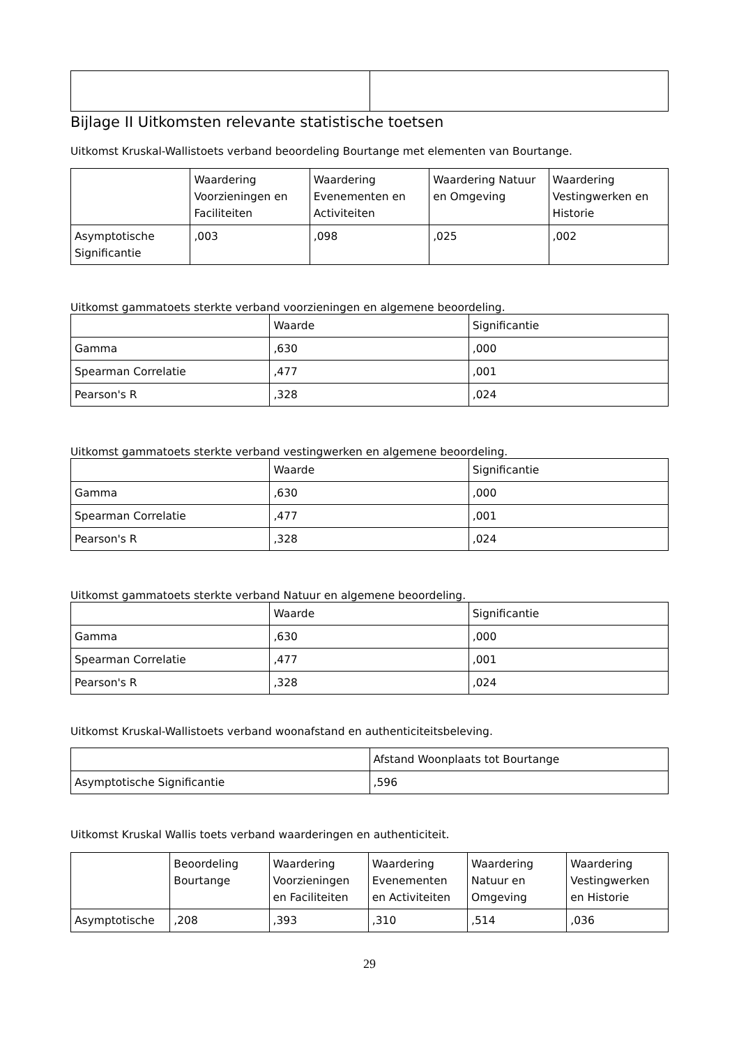Bijlage II Uitkomsten relevante statistische toetsen
Uitkomst Kruskal-Wallistoets verband beoordeling Bourtange met elementen van Bourtange.
| | Waardering Voorzieningen en Faciliteiten | Waardering Evenementen en Activiteiten | Waardering Natuur en Omgeving | Waardering Vestingwerken en Historie |
| --- | --- | --- | --- | --- |
| Asymptotische Significantie | ,003 | ,098 | ,025 | ,002 |
Uitkomst gammatoets sterkte verband voorzieningen en algemene beoordeling.
| | Waarde | Significantie |
| --- | --- | --- |
| Gamma | ,630 | ,000 |
| Spearman Correlatie | ,477 | ,001 |
| Pearson's R | ,328 | ,024 |
Uitkomst gammatoets sterkte verband vestingwerken en algemene beoordeling.
| | Waarde | Significantie |
| --- | --- | --- |
| Gamma | ,630 | ,000 |
| Spearman Correlatie | ,477 | ,001 |
| Pearson's R | ,328 | ,024 |
Uitkomst gammatoets sterkte verband Natuur en algemene beoordeling.
| | Waarde | Significantie |
| --- | --- | --- |
| Gamma | ,630 | ,000 |
| Spearman Correlatie | ,477 | ,001 |
| Pearson's R | ,328 | ,024 |
Uitkomst Kruskal-Wallistoets verband woonafstand en authenticiteitsbeleving.
| | Afstand Woonplaats tot Bourtange |
| --- | --- |
| Asymptotische Significantie | ,596 |
Uitkomst Kruskal Wallis toets verband waarderingen en authenticiteit.
| | Beoordeling Bourtange | Waardering Voorzieningen en Faciliteiten | Waardering Evenementen en Activiteiten | Waardering Natuur en Omgeving | Waardering Vestingwerken en Historie |
| --- | --- | --- | --- | --- | --- |
| Asymptotische | ,208 | ,393 | ,310 | ,514 | ,036 |
29